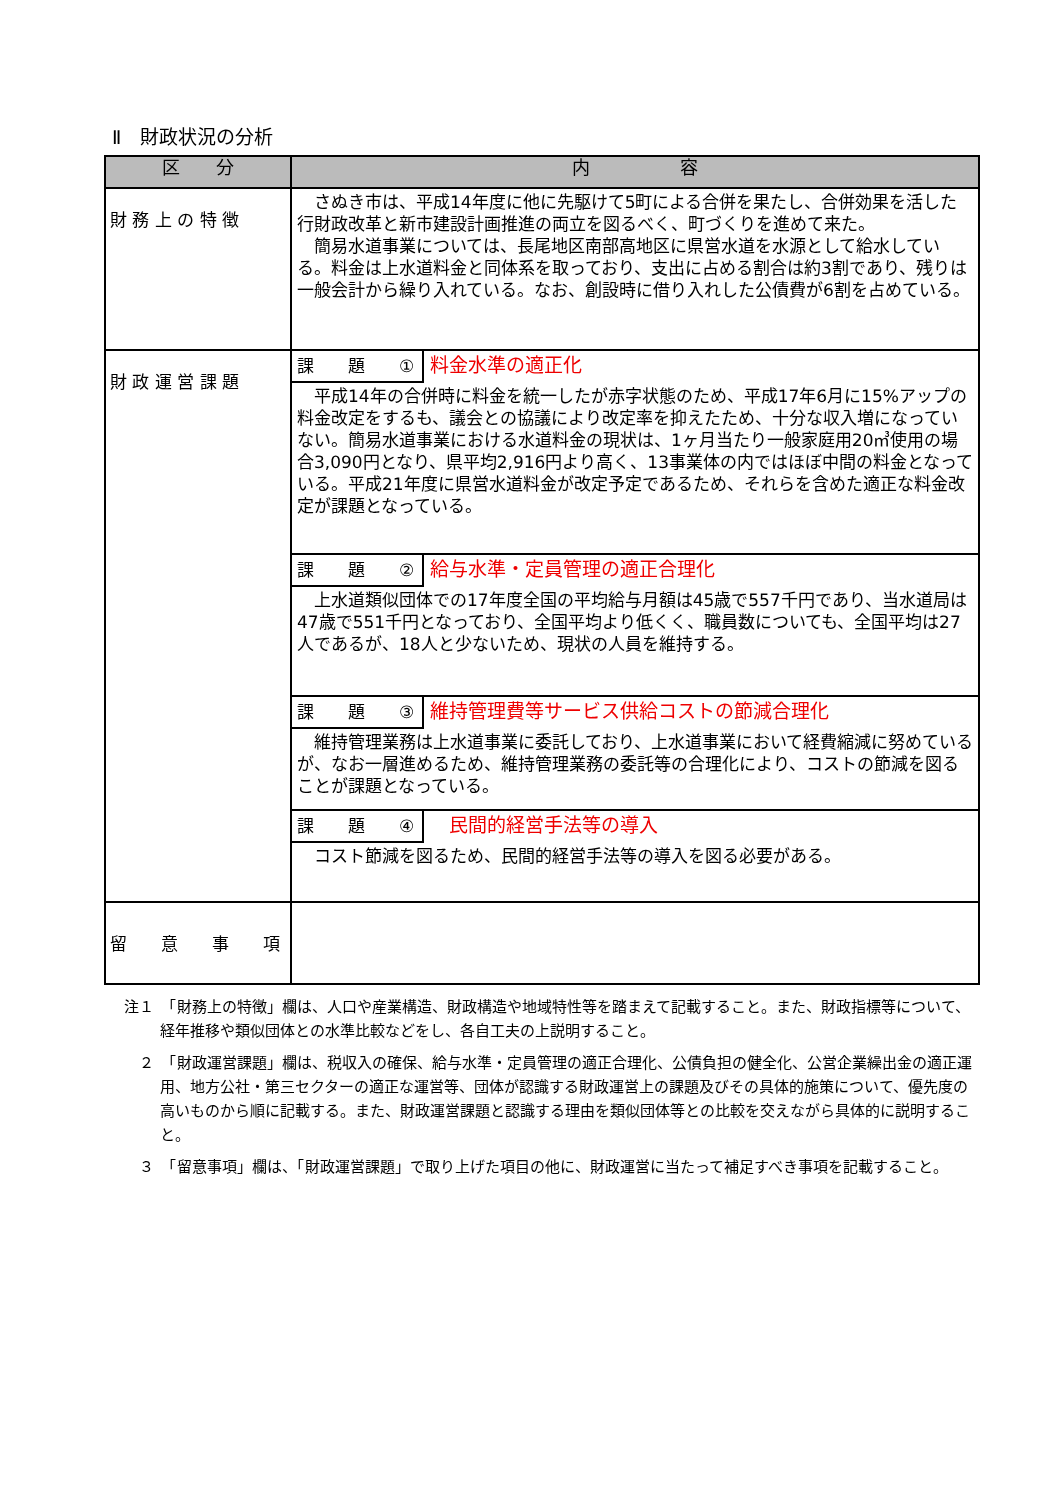Ⅱ　財政状況の分析
| 区 分 | 内 容 |
| --- | --- |
| 財 務 上 の 特 徴 | さぬき市は、平成14年度に他に先駆けて5町による合併を果たし、合併効果を活した行財政改革と新市建設計画推進の両立を図るべく、町づくりを進めて来た。 簡易水道事業については、長尾地区南部高地区に県営水道を水源として給水している。料金は上水道料金と同体系を取っており、支出に占める割合は約3割であり、残りは一般会計から繰り入れている。なお、創設時に借り入れした公債費が6割を占めている。 |
| 財 政 運 営 課 題 | 課 題 ① 料金水準の適正化 平成14年の合併時に料金を統一したが赤字状態のため、平成17年6月に15%アップの料金改定をするも、議会との協議により改定率を抑えたため、十分な収入増になっていない。簡易水道事業における水道料金の現状は、1ヶ月当たり一般家庭用20㎥使用の場合3,090円となり、県平均2,916円より高く、13事業体の内ではほぼ中間の料金となっている。平成21年度に県営水道料金が改定予定であるため、それらを含めた適正な料金改定が課題となっている。 課 題 ② 給与水準・定員管理の適正合理化 上水道類似団体での17年度全国の平均給与月額は45歳で557千円であり、当水道局は47歳で551千円となっており、全国平均より低くく、職員数についても、全国平均は27人であるが、18人と少ないため、現状の人員を維持する。 課 題 ③ 維持管理費等サービス供給コストの節減合理化 維持管理業務は上水道事業に委託しており、上水道事業において経費縮減に努めているが、なお一層進めるため、維持管理業務の委託等の合理化により、コストの節減を図ることが課題となっている。 課 題 ④ 民間的経営手法等の導入 コスト節減を図るため、民間的経営手法等の導入を図る必要がある。 |
| 留 意 事 項 | |
注１　「財務上の特徴」欄は、人口や産業構造、財政構造や地域特性等を踏まえて記載すること。また、財政指標等について、経年推移や類似団体との水準比較などをし、各自工夫の上説明すること。
　２　「財政運営課題」欄は、税収入の確保、給与水準・定員管理の適正合理化、公債負担の健全化、公営企業繰出金の適正運用、地方公社・第三セクターの適正な運営等、団体が認識する財政運営上の課題及びその具体的施策について、優先度の高いものから順に記載する。また、財政運営課題と認識する理由を類似団体等との比較を交えながら具体的に説明すること。
　３　「留意事項」欄は、「財政運営課題」で取り上げた項目の他に、財政運営に当たって補足すべき事項を記載すること。